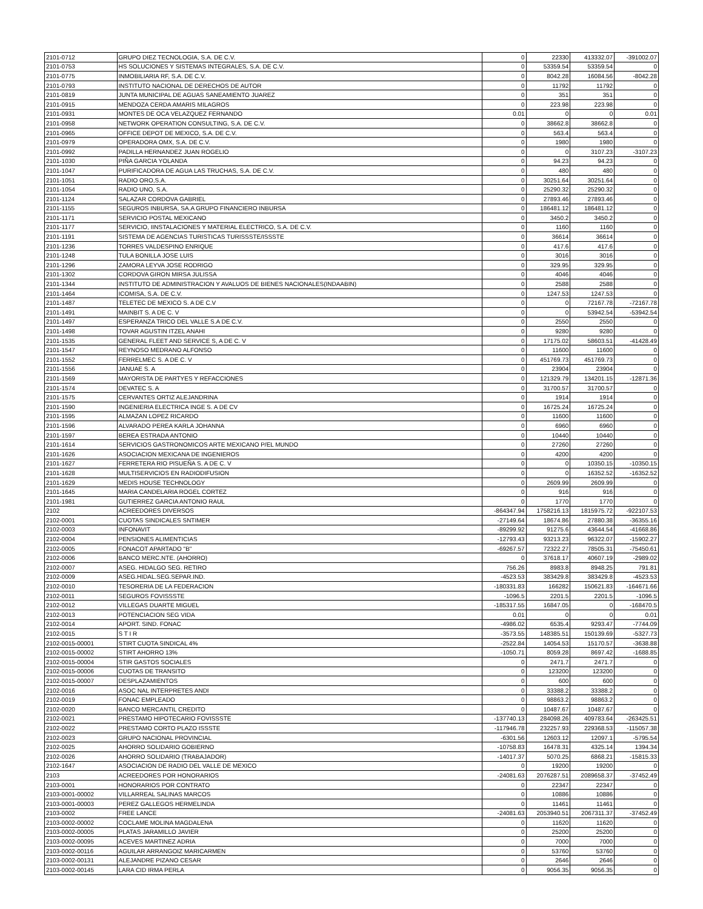| 2101-0712 | GRUPO DIEZ TECNOLOGIA, S.A. DE C.V. | 0 | 22330 | 413332.07 | -391002.07 |
| 2101-0753 | HS SOLUCIONES Y SISTEMAS INTEGRALES, S.A. DE C.V. | 0 | 53359.54 | 53359.54 | 0 |
| 2101-0775 | INMOBILIARIA RF, S.A. DE C.V. | 0 | 8042.28 | 16084.56 | -8042.28 |
| 2101-0793 | INSTITUTO NACIONAL DE DERECHOS DE AUTOR | 0 | 11792 | 11792 | 0 |
| 2101-0819 | JUNTA MUNICIPAL DE AGUAS SANEAMIENTO JUAREZ | 0 | 351 | 351 | 0 |
| 2101-0915 | MENDOZA CERDA AMARIS MILAGROS | 0 | 223.98 | 223.98 | 0 |
| 2101-0931 | MONTES DE OCA VELAZQUEZ FERNANDO | 0.01 | 0 | 0 | 0.01 |
| 2101-0958 | NETWORK OPERATION CONSULTING, S.A. DE C.V. | 0 | 38662.8 | 38662.8 | 0 |
| 2101-0965 | OFFICE DEPOT DE MEXICO, S.A. DE C.V. | 0 | 563.4 | 563.4 | 0 |
| 2101-0979 | OPERADORA OMX, S.A. DE C.V. | 0 | 1980 | 1980 | 0 |
| 2101-0992 | PADILLA HERNANDEZ JUAN ROGELIO | 0 | 0 | 3107.23 | -3107.23 |
| 2101-1030 | PIÑA GARCIA YOLANDA | 0 | 94.23 | 94.23 | 0 |
| 2101-1047 | PURIFICADORA DE AGUA LAS TRUCHAS, S.A. DE C.V. | 0 | 480 | 480 | 0 |
| 2101-1051 | RADIO ORO,S.A. | 0 | 30251.64 | 30251.64 | 0 |
| 2101-1054 | RADIO UNO, S.A. | 0 | 25290.32 | 25290.32 | 0 |
| 2101-1124 | SALAZAR CORDOVA GABRIEL | 0 | 27893.46 | 27893.46 | 0 |
| 2101-1155 | SEGUROS INBURSA, SA.A GRUPO FINANCIERO INBURSA | 0 | 186481.12 | 186481.12 | 0 |
| 2101-1171 | SERVICIO POSTAL MEXICANO | 0 | 3450.2 | 3450.2 | 0 |
| 2101-1177 | SERVICIO, IINSTALACIONES Y MATERIAL ELECTRICO, S.A. DE C.V. | 0 | 1160 | 1160 | 0 |
| 2101-1191 | SISTEMA DE AGENCIAS TURISTICAS TURISSSTE/ISSSTE | 0 | 36614 | 36614 | 0 |
| 2101-1236 | TORRES VALDESPINO ENRIQUE | 0 | 417.6 | 417.6 | 0 |
| 2101-1248 | TULA BONILLA JOSE LUIS | 0 | 3016 | 3016 | 0 |
| 2101-1296 | ZAMORA LEYVA JOSE RODRIGO | 0 | 329.95 | 329.95 | 0 |
| 2101-1302 | CORDOVA GIRON MIRSA JULISSA | 0 | 4046 | 4046 | 0 |
| 2101-1344 | INSTITUTO DE ADMINISTRACION Y AVALUOS DE BIENES NACIONALES(INDAABIN) | 0 | 2588 | 2588 | 0 |
| 2101-1464 | ICOMISA, S.A. DE C.V. | 0 | 1247.53 | 1247.53 | 0 |
| 2101-1487 | TELETEC DE MEXICO S. A DE C.V | 0 | 0 | 72167.78 | -72167.78 |
| 2101-1491 | MAINBIT S. A DE C. V | 0 | 0 | 53942.54 | -53942.54 |
| 2101-1497 | ESPERANZA TRICO DEL VALLE S.A DE C.V. | 0 | 2550 | 2550 | 0 |
| 2101-1498 | TOVAR AGUSTIN ITZEL ANAHI | 0 | 9280 | 9280 | 0 |
| 2101-1535 | GENERAL FLEET AND SERVICE S, A DE C. V | 0 | 17175.02 | 58603.51 | -41428.49 |
| 2101-1547 | REYNOSO MEDRANO ALFONSO | 0 | 11600 | 11600 | 0 |
| 2101-1552 | FERRELMEC S. A DE C. V | 0 | 451769.73 | 451769.73 | 0 |
| 2101-1556 | JANUAE S. A | 0 | 23904 | 23904 | 0 |
| 2101-1569 | MAYORISTA DE PARTYES Y REFACCIONES | 0 | 121329.79 | 134201.15 | -12871.36 |
| 2101-1574 | DEVATEC S. A | 0 | 31700.57 | 31700.57 | 0 |
| 2101-1575 | CERVANTES ORTIZ ALEJANDRINA | 0 | 1914 | 1914 | 0 |
| 2101-1590 | INGENIERIA ELECTRICA INGE S. A DE CV | 0 | 16725.24 | 16725.24 | 0 |
| 2101-1595 | ALMAZAN LOPEZ RICARDO | 0 | 11600 | 11600 | 0 |
| 2101-1596 | ALVARADO PEREA KARLA JOHANNA | 0 | 6960 | 6960 | 0 |
| 2101-1597 | BEREA ESTRADA ANTONIO | 0 | 10440 | 10440 | 0 |
| 2101-1614 | SERVICIOS GASTRONOMICOS ARTE MEXICANO P/EL MUNDO | 0 | 27260 | 27260 | 0 |
| 2101-1626 | ASOCIACION MEXICANA DE INGENIEROS | 0 | 4200 | 4200 | 0 |
| 2101-1627 | FERRETERA RIO PISUEÑA S. A DE C. V | 0 | 0 | 10350.15 | -10350.15 |
| 2101-1628 | MULTISERVICIOS EN RADIODIFUSION | 0 | 0 | 16352.52 | -16352.52 |
| 2101-1629 | MEDIS HOUSE TECHNOLOGY | 0 | 2609.99 | 2609.99 | 0 |
| 2101-1645 | MARIA CANDELARIA ROGEL CORTEZ | 0 | 916 | 916 | 0 |
| 2101-1981 | GUTIERREZ GARCIA ANTONIO RAUL | 0 | 1770 | 1770 | 0 |
| 2102 | ACREEDORES DIVERSOS | -864347.94 | 1758216.13 | 1815975.72 | -922107.53 |
| 2102-0001 | CUOTAS SINDICALES SNTIMER | -27149.64 | 18674.86 | 27880.38 | -36355.16 |
| 2102-0003 | INFONAVIT | -89299.92 | 91275.6 | 43644.54 | -41668.86 |
| 2102-0004 | PENSIONES ALIMENTICIAS | -12793.43 | 93213.23 | 96322.07 | -15902.27 |
| 2102-0005 | FONACOT APARTADO "B" | -69267.57 | 72322.27 | 78505.31 | -75450.61 |
| 2102-0006 | BANCO MERC.NTE. (AHORRO) | 0 | 37618.17 | 40607.19 | -2989.02 |
| 2102-0007 | ASEG. HIDALGO SEG. RETIRO | 756.26 | 8983.8 | 8948.25 | 791.81 |
| 2102-0009 | ASEG.HIDAL.SEG.SEPAR.IND. | -4523.53 | 383429.8 | 383429.8 | -4523.53 |
| 2102-0010 | TESORERIA DE LA FEDERACION | -180331.83 | 166282 | 150621.83 | -164671.66 |
| 2102-0011 | SEGUROS FOVISSSTE | -1096.5 | 2201.5 | 2201.5 | -1096.5 |
| 2102-0012 | VILLEGAS DUARTE MIGUEL | -185317.55 | 16847.05 | 0 | -168470.5 |
| 2102-0013 | POTENCIACION SEG VIDA | 0.01 | 0 | 0 | 0.01 |
| 2102-0014 | APORT. SIND. FONAC | -4986.02 | 6535.4 | 9293.47 | -7744.09 |
| 2102-0015 | S T I R | -3573.55 | 148385.51 | 150139.69 | -5327.73 |
| 2102-0015-00001 | STIRT CUOTA SINDICAL 4% | -2522.84 | 14054.53 | 15170.57 | -3638.88 |
| 2102-0015-00002 | STIRT AHORRO 13% | -1050.71 | 8059.28 | 8697.42 | -1688.85 |
| 2102-0015-00004 | STIR GASTOS SOCIALES | 0 | 2471.7 | 2471.7 | 0 |
| 2102-0015-00006 | CUOTAS DE TRANSITO | 0 | 123200 | 123200 | 0 |
| 2102-0015-00007 | DESPLAZAMIENTOS | 0 | 600 | 600 | 0 |
| 2102-0016 | ASOC NAL INTERPRETES ANDI | 0 | 33388.2 | 33388.2 | 0 |
| 2102-0019 | FONAC EMPLEADO | 0 | 98863.2 | 98863.2 | 0 |
| 2102-0020 | BANCO MERCANTIL CREDITO | 0 | 10487.67 | 10487.67 | 0 |
| 2102-0021 | PRESTAMO HIPOTECARIO FOVISSSTE | -137740.13 | 284098.26 | 409783.64 | -263425.51 |
| 2102-0022 | PRESTAMO CORTO PLAZO ISSSTE | -117946.78 | 232257.93 | 229368.53 | -115057.38 |
| 2102-0023 | GRUPO NACIONAL PROVINCIAL | -6301.56 | 12603.12 | 12097.1 | -5795.54 |
| 2102-0025 | AHORRO SOLIDARIO GOBIERNO | -10758.83 | 16478.31 | 4325.14 | 1394.34 |
| 2102-0026 | AHORRO SOLIDARIO (TRABAJADOR) | -14017.37 | 5070.25 | 6868.21 | -15815.33 |
| 2102-1647 | ASOCIACION DE RADIO DEL VALLE DE MEXICO | 0 | 19200 | 19200 | 0 |
| 2103 | ACREEDORES POR HONORARIOS | -24081.63 | 2076287.51 | 2089658.37 | -37452.49 |
| 2103-0001 | HONORARIOS POR CONTRATO | 0 | 22347 | 22347 | 0 |
| 2103-0001-00002 | VILLARREAL SALINAS MARCOS | 0 | 10886 | 10886 | 0 |
| 2103-0001-00003 | PEREZ GALLEGOS HERMELINDA | 0 | 11461 | 11461 | 0 |
| 2103-0002 | FREE LANCE | -24081.63 | 2053940.51 | 2067311.37 | -37452.49 |
| 2103-0002-00002 | COCLAME MOLINA MAGDALENA | 0 | 11620 | 11620 | 0 |
| 2103-0002-00005 | PLATAS JARAMILLO JAVIER | 0 | 25200 | 25200 | 0 |
| 2103-0002-00095 | ACEVES MARTINEZ ADRIA | 0 | 7000 | 7000 | 0 |
| 2103-0002-00116 | AGUILAR ARRANGOIZ MARICARMEN | 0 | 53760 | 53760 | 0 |
| 2103-0002-00131 | ALEJANDRE PIZANO CESAR | 0 | 2646 | 2646 | 0 |
| 2103-0002-00145 | LARA CID IRMA PERLA | 0 | 9056.35 | 9056.35 | 0 |